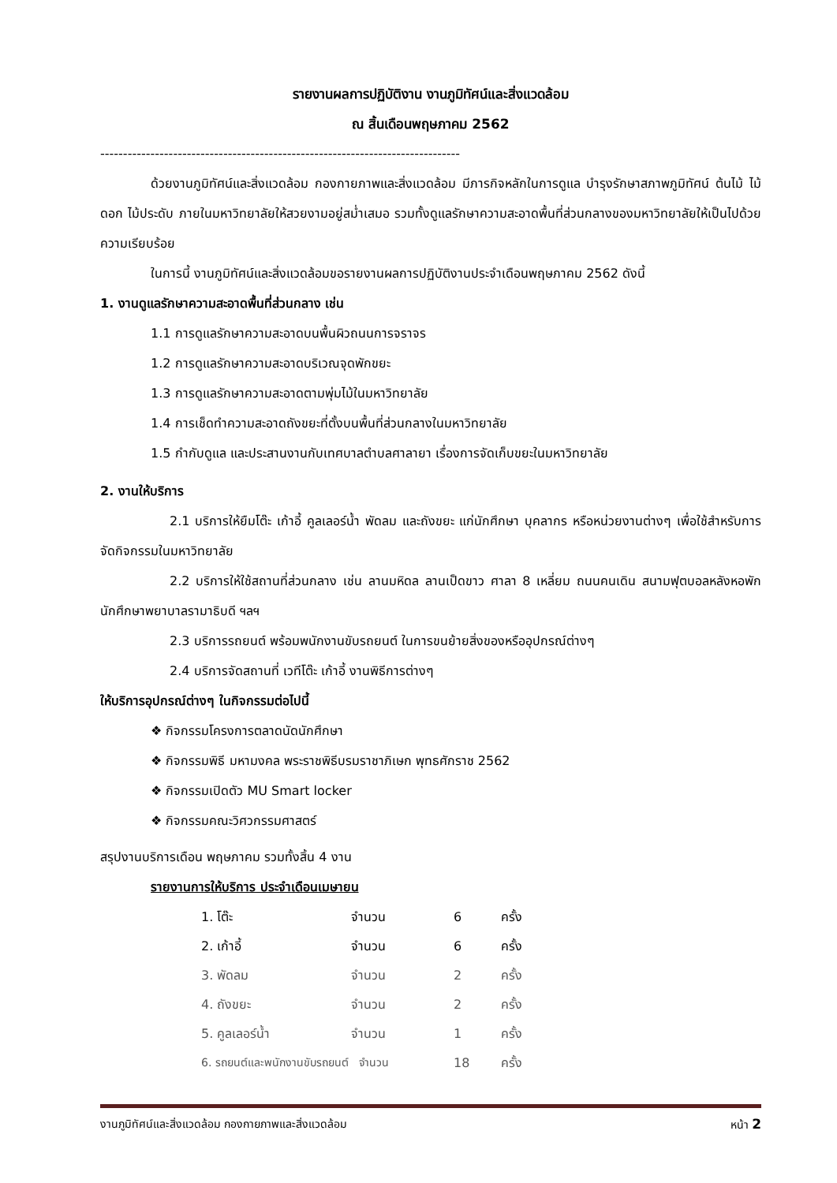รายงานผลการปฏิบัติงาน งานภูมิทัศน์และสิ่งแวดล้อม
ณ สิ้นเดือนพฤษภาคม 2562
-------------------------------------------------------------------------------
ด้วยงานภูมิทัศน์และสิ่งแวดล้อม กองกายภาพและสิ่งแวดล้อม มีภารกิจหลักในการดูแล บำรุงรักษาสภาพภูมิทัศน์ ต้นไม้ ไม้ดอก ไม้ประดับ ภายในมหาวิทยาลัยให้สวยงามอยู่สม่ำเสมอ รวมทั้งดูแลรักษาความสะอาดพื้นที่ส่วนกลางของมหาวิทยาลัยให้เป็นไปด้วยความเรียบร้อย
ในการนี้ งานภูมิทัศน์และสิ่งแวดล้อมขอรายงานผลการปฏิบัติงานประจำเดือนพฤษภาคม 2562 ดังนี้
1. งานดูแลรักษาความสะอาดพื้นที่ส่วนกลาง เช่น
1.1 การดูแลรักษาความสะอาดบนพื้นผิวถนนการจราจร
1.2 การดูแลรักษาความสะอาดบริเวณจุดพักขยะ
1.3 การดูแลรักษาความสะอาดตามพุ่มไม้ในมหาวิทยาลัย
1.4 การเช็ดทำความสะอาดถังขยะที่ตั้งบนพื้นที่ส่วนกลางในมหาวิทยาลัย
1.5 กำกับดูแล และประสานงานกับเทศบาลตำบลศาลายา เรื่องการจัดเก็บขยะในมหาวิทยาลัย
2. งานให้บริการ
2.1 บริการให้ยืมโต๊ะ เก้าอี้ คูลเลอร์น้ำ พัดลม และถังขยะ แก่นักศึกษา บุคลากร หรือหน่วยงานต่างๆ เพื่อใช้สำหรับการจัดกิจกรรมในมหาวิทยาลัย
2.2 บริการให้ใช้สถานที่ส่วนกลาง เช่น ลานมหิดล ลานเป็ดขาว ศาลา 8 เหลี่ยม ถนนคนเดิน สนามฟุตบอลหลังหอพักนักศึกษาพยาบาลรามาธิบดี ฯลฯ
2.3 บริการรถยนต์ พร้อมพนักงานขับรถยนต์ ในการขนย้ายสิ่งของหรืออุปกรณ์ต่างๆ
2.4 บริการจัดสถานที่ เวทีโต๊ะ เก้าอี้ งานพิธีการต่างๆ
ให้บริการอุปกรณ์ต่างๆ ในกิจกรรมต่อไปนี้
❖ กิจกรรมโครงการตลาดนัดนักศึกษา
❖ กิจกรรมพิธี มหามงคล พระราชพิธีบรมราชาภิเษก พุทธศักราช 2562
❖ กิจกรรมเปิดตัว MU Smart locker
❖ กิจกรรมคณะวิศวกรรมศาสตร์
สรุปงานบริการเดือน พฤษภาคม รวมทั้งสิ้น 4 งาน
รายงานการให้บริการ ประจำเดือนเมษายน
| 1. โต๊ะ | จำนวน | 6 | ครั้ง |
| 2. เก้าอี้ | จำนวน | 6 | ครั้ง |
| 3. พัดลม | จำนวน | 2 | ครั้ง |
| 4. ถังขยะ | จำนวน | 2 | ครั้ง |
| 5. คูลเลอร์น้ำ | จำนวน | 1 | ครั้ง |
| 6. รถยนต์และพนักงานขับรถยนต์ จำนวน | | 18 | ครั้ง |
งานภูมิทัศน์และสิ่งแวดล้อม กองกายภาพและสิ่งแวดล้อม หน้า 2